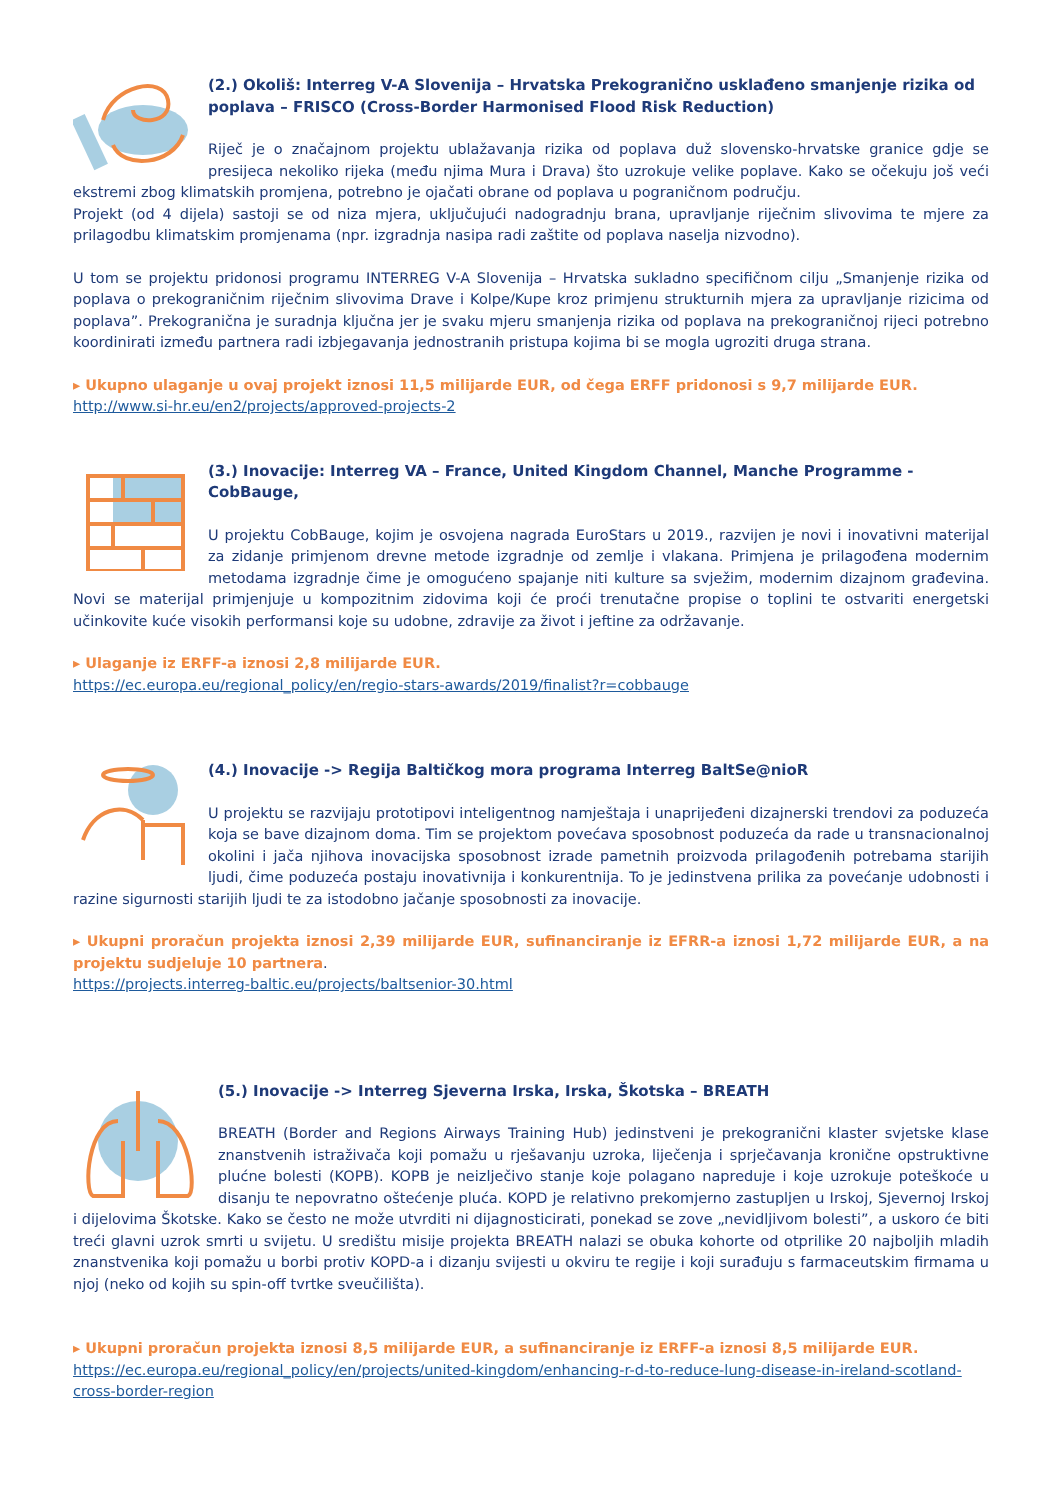(2.) Okoliš: Interreg V-A Slovenija – Hrvatska Prekogranično usklađeno smanjenje rizika od poplava – FRISCO (Cross-Border Harmonised Flood Risk Reduction)
Riječ je o značajnom projektu ublažavanja rizika od poplava duž slovensko-hrvatske granice gdje se presijeca nekoliko rijeka (među njima Mura i Drava) što uzrokuje velike poplave. Kako se očekuju još veći ekstremi zbog klimatskih promjena, potrebno je ojačati obrane od poplava u pograničnom području.
Projekt (od 4 dijela) sastoji se od niza mjera, uključujući nadogradnju brana, upravljanje riječnim slivovima te mjere za prilagodbu klimatskim promjenama (npr. izgradnja nasipa radi zaštite od poplava naselja nizvodno).
U tom se projektu pridonosi programu INTERREG V-A Slovenija – Hrvatska sukladno specifičnom cilju „Smanjenje rizika od poplava o prekograničnim riječnim slivovima Drave i Kolpe/Kupe kroz primjenu strukturnih mjera za upravljanje rizicima od poplava”. Prekogranična je suradnja ključna jer je svaku mjeru smanjenja rizika od poplava na prekograničnoj rijeci potrebno koordinirati između partnera radi izbjegavanja jednostranih pristupa kojima bi se mogla ugroziti druga strana.
▸ Ukupno ulaganje u ovaj projekt iznosi 11,5 milijarde EUR, od čega ERFF pridonosi s 9,7 milijarde EUR.
http://www.si-hr.eu/en2/projects/approved-projects-2
(3.) Inovacije: Interreg VA – France, United Kingdom Channel, Manche Programme - CobBauge,
U projektu CobBauge, kojim je osvojena nagrada EuroStars u 2019., razvijen je novi i inovativni materijal za zidanje primjenom drevne metode izgradnje od zemlje i vlakana. Primjena je prilagođena modernim metodama izgradnje čime je omogućeno spajanje niti kulture sa svježim, modernim dizajnom građevina. Novi se materijal primjenjuje u kompozitnim zidovima koji će proći trenutačne propise o toplini te ostvariti energetski učinkovite kuće visokih performansi koje su udobne, zdravije za život i jeftine za održavanje.
▸ Ulaganje iz ERFF-a iznosi 2,8 milijarde EUR.
https://ec.europa.eu/regional_policy/en/regio-stars-awards/2019/finalist?r=cobbauge
(4.) Inovacije -> Regija Baltičkog mora programa Interreg BaltSe@nioR
U projektu se razvijaju prototipovi inteligentnog namještaja i unaprijeđeni dizajnerski trendovi za poduzeća koja se bave dizajnom doma. Tim se projektom povećava sposobnost poduzeća da rade u transnacionalnoj okolini i jača njihova inovacijska sposobnost izrade pametnih proizvoda prilagođenih potrebama starijih ljudi, čime poduzeća postaju inovativnija i konkurentnija. To je jedinstvena prilika za povećanje udobnosti i razine sigurnosti starijih ljudi te za istodobno jačanje sposobnosti za inovacije.
▸ Ukupni proračun projekta iznosi 2,39 milijarde EUR, sufinanciranje iz EFRR-a iznosi 1,72 milijarde EUR, a na projektu sudjeluje 10 partnera.
https://projects.interreg-baltic.eu/projects/baltsenior-30.html
(5.) Inovacije -> Interreg Sjeverna Irska, Irska, Škotska – BREATH
BREATH (Border and Regions Airways Training Hub) jedinstveni je prekogranični klaster svjetske klase znanstvenih istraživača koji pomažu u rješavanju uzroka, liječenja i sprječavanja kronične opstruktivne plućne bolesti (KOPB). KOPB je neizlječivo stanje koje polagano napreduje i koje uzrokuje poteškoće u disanju te nepovratno oštećenje pluća. KOPD je relativno prekomjerno zastupljen u Irskoj, Sjevernoj Irskoj i dijelovima Škotske. Kako se često ne može utvrditi ni dijagnosticirati, ponekad se zove „nevidljivom bolesti”, a uskoro će biti treći glavni uzrok smrti u svijetu. U središtu misije projekta BREATH nalazi se obuka kohorte od otprilike 20 najboljih mladih znanstvenika koji pomažu u borbi protiv KOPD-a i dizanju svijesti u okviru te regije i koji surađuju s farmaceutskim firmama u njoj (neko od kojih su spin-off tvrtke sveučilišta).
▸ Ukupni proračun projekta iznosi 8,5 milijarde EUR, a sufinanciranje iz ERFF-a iznosi 8,5 milijarde EUR.
https://ec.europa.eu/regional_policy/en/projects/united-kingdom/enhancing-r-d-to-reduce-lung-disease-in-ireland-scotland-cross-border-region